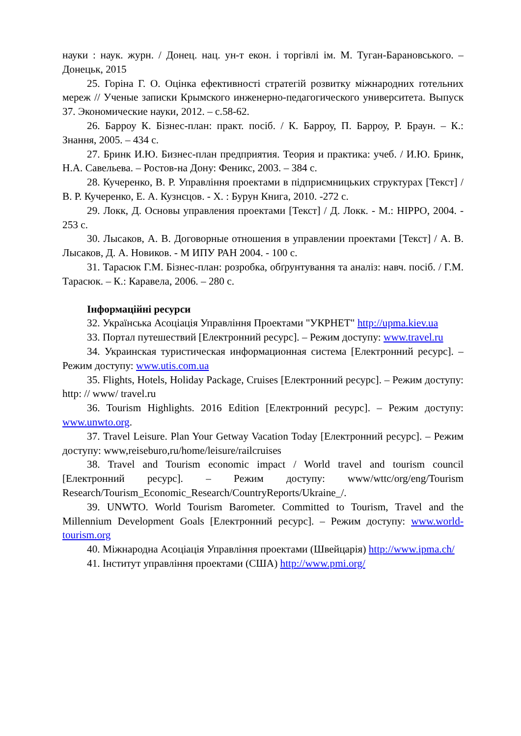науки : наук. журн. / Донец. нац. ун-т екон. і торгівлі ім. М. Туган-Барановського. – Донецьк, 2015
25. Горіна Г. О. Оцінка ефективності стратегій розвитку міжнародних готельних мереж // Ученые записки Крымского инженерно-педагогического университета. Выпуск 37. Экономические науки, 2012. – с.58-62.
26. Барроу К. Бізнес-план: практ. посіб. / К. Барроу, П. Барроу, Р. Браун. – К.: Знання, 2005. – 434 с.
27. Бринк И.Ю. Бизнес-план предприятия. Теория и практика: учеб. / И.Ю. Бринк, Н.А. Савельева. – Ростов-на Дону: Феникс, 2003. – 384 с.
28. Кучеренко, В. Р. Управління проектами в підприємницьких структурах [Текст] / В. Р. Кучеренко, Е. А. Кузнєцов. - Х. : Бурун Книга, 2010. -272 с.
29. Локк, Д. Основы управления проектами [Текст] / Д. Локк. - М.: HIPPO, 2004. - 253 с.
30. Лысаков, А. В. Договорные отношения в управлении проектами [Текст] / А. В. Лысаков, Д. А. Новиков. - М ИПУ РАН 2004. - 100 с.
31. Тарасюк Г.М. Бізнес-план: розробка, обґрунтування та аналіз: навч. посіб. / Г.М. Тарасюк. – К.: Каравела, 2006. – 280 с.
Інформаційні ресурси
32. Українська Асоціація Управління Проектами "УКРНЕТ" http://upma.kiev.ua
33. Портал путешествий [Електронний ресурс]. – Режим доступу: www.travel.ru
34. Украинская туристическая информационная система [Електронний ресурс]. – Режим доступу: www.utis.com.ua
35. Flights, Hotels, Holiday Package, Cruises [Електронний ресурс]. – Режим доступу: http: // www/ travel.ru
36. Tourism Highlights. 2016 Edition [Електронний ресурс]. – Режим доступу: www.unwto.org.
37. Travel Leisure. Plan Your Getway Vacation Today [Електронний ресурс]. – Режим доступу: www,reiseburo,ru/home/leisure/railcruises
38. Travel and Tourism economic impact / World travel and tourism council [Електронний ресурс]. – Режим доступу: www/wttc/org/eng/Tourism Research/Tourism_Economic_Research/CountryReports/Ukraine_/.
39. UNWTO. World Tourism Barometer. Committed to Tourism, Travel and the Millennium Development Goals [Електронний ресурс]. – Режим доступу: www.world-tourism.org
40. Міжнародна Асоціація Управління проектами (Швейцарія) http://www.ipma.ch/
41. Інститут управління проектами (США) http://www.pmi.org/